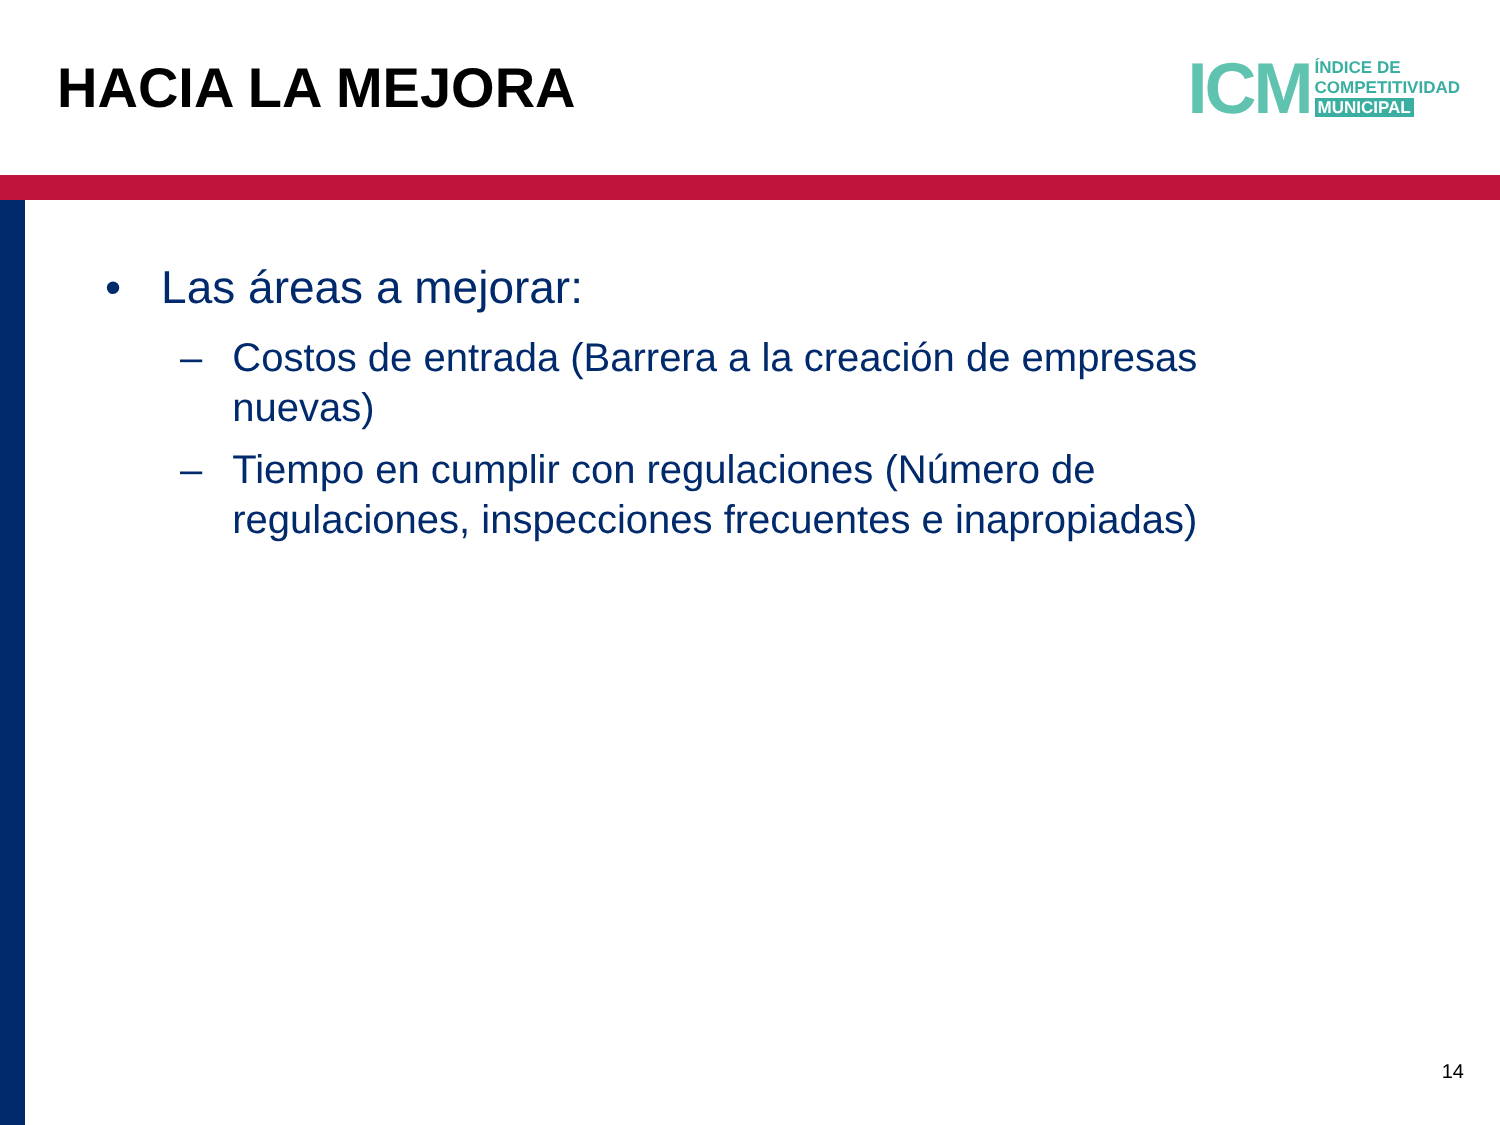HACIA LA MEJORA
ICM
ÍNDICE DE
COMPETITIVIDAD
MUNICIPAL
• Las áreas a mejorar:
– Costos de entrada (Barrera a la creación de empresas nuevas)
– Tiempo en cumplir con regulaciones (Número de regulaciones, inspecciones frecuentes e inapropiadas)
14